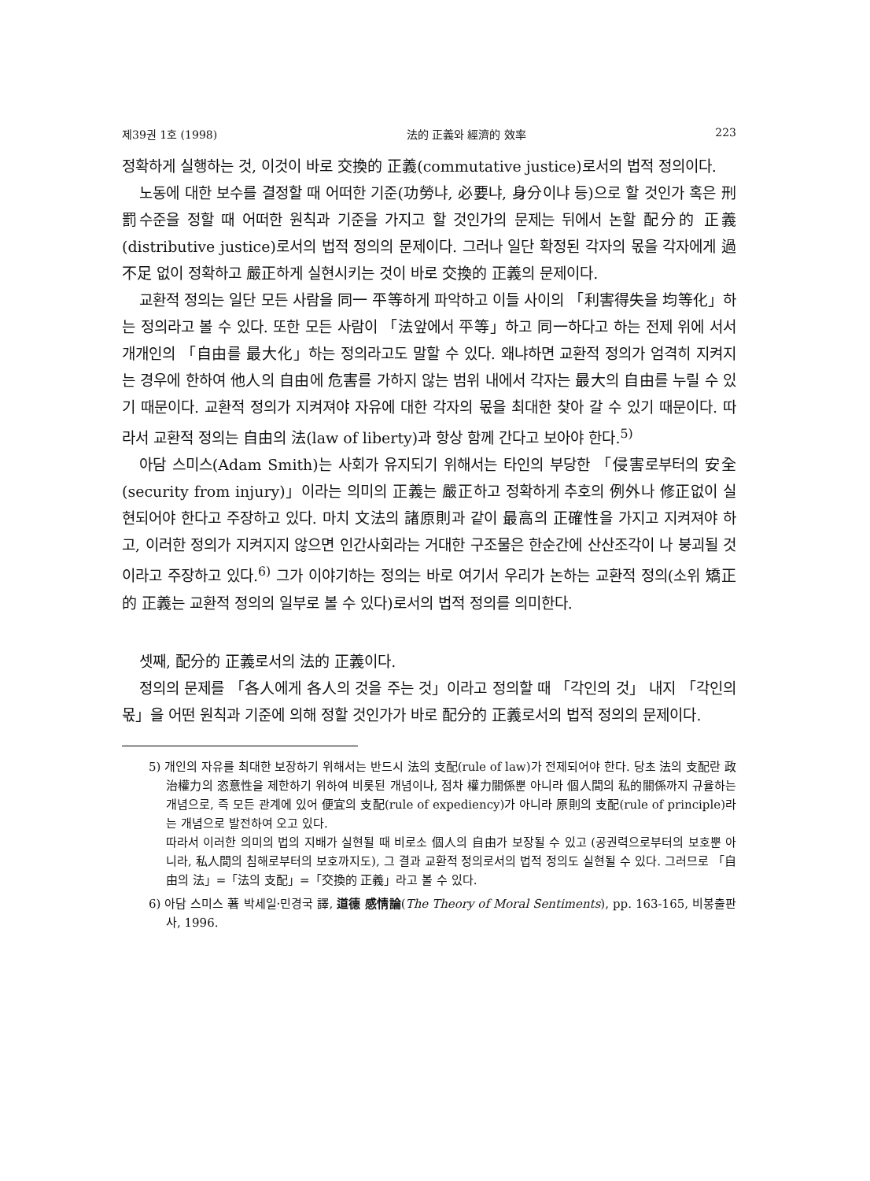제39권 1호 (1998) 法的 正義와 經濟的 效率 223
정확하게 실행하는 것, 이것이 바로 交換的 正義(commutative justice)로서의 법적 정의이다.
노동에 대한 보수를 결정할 때 어떠한 기준(功勞냐, 必要냐, 身分이냐 등)으로 할 것인가 혹은 刑罰수준을 정할 때 어떠한 원칙과 기준을 가지고 할 것인가의 문제는 뒤에서 논할 配分的 正義(distributive justice)로서의 법적 정의의 문제이다. 그러나 일단 확정된 각자의 몫을 각자에게 過不足 없이 정확하고 嚴正하게 실현시키는 것이 바로 交換的 正義의 문제이다.
교환적 정의는 일단 모든 사람을 同一 平等하게 파악하고 이들 사이의 「利害得失을 均等化」하는 정의라고 볼 수 있다. 또한 모든 사람이 「法앞에서 平等」하고 同一하다고 하는 전제 위에 서서 개개인의 「自由를 最大化」하는 정의라고도 말할 수 있다. 왜냐하면 교환적 정의가 엄격히 지켜지는 경우에 한하여 他人의 自由에 危害를 가하지 않는 범위 내에서 각자는 最大의 自由를 누릴 수 있기 때문이다. 교환적 정의가 지켜져야 자유에 대한 각자의 몫을 최대한 찾아 갈 수 있기 때문이다. 따라서 교환적 정의는 自由의 法(law of liberty)과 항상 함께 간다고 보아야 한다.<sup>5)</sup>
아담 스미스(Adam Smith)는 사회가 유지되기 위해서는 타인의 부당한 「侵害로부터의 安全(security from injury)」이라는 의미의 正義는 嚴正하고 정확하게 추호의 例外나 修正없이 실현되어야 한다고 주장하고 있다. 마치 文法의 諸原則과 같이 最高의 正確性을 가지고 지켜져야 하고, 이러한 정의가 지켜지지 않으면 인간사회라는 거대한 구조물은 한순간에 산산조각이 나 붕괴될 것이라고 주장하고 있다.<sup>6)</sup> 그가 이야기하는 정의는 바로 여기서 우리가 논하는 교환적 정의(소위 矯正的 正義는 교환적 정의의 일부로 볼 수 있다)로서의 법적 정의를 의미한다.
셋째, 配分的 正義로서의 法的 正義이다.
정의의 문제를 「各人에게 各人의 것을 주는 것」이라고 정의할 때 「각인의 것」 내지 「각인의 몫」을 어떤 원칙과 기준에 의해 정할 것인가가 바로 配分的 正義로서의 법적 정의의 문제이다.
5) 개인의 자유를 최대한 보장하기 위해서는 반드시 法의 支配(rule of law)가 전제되어야 한다. 당초 法의 支配란 政治權力의 恣意性을 제한하기 위하여 비롯된 개념이나, 점차 權力關係뿐 아니라 個人間의 私的關係까지 규율하는 개념으로, 즉 모든 관계에 있어 便宜의 支配(rule of expediency)가 아니라 原則의 支配(rule of principle)라는 개념으로 발전하여 오고 있다.
따라서 이러한 의미의 법의 지배가 실현될 때 비로소 個人의 自由가 보장될 수 있고 (공권력으로부터의 보호뿐 아니라, 私人間의 침해로부터의 보호까지도), 그 결과 교환적 정의로서의 법적 정의도 실현될 수 있다. 그러므로 「自由의 法」=「法의 支配」=「交換的 正義」라고 볼 수 있다.
6) 아담 스미스 著 박세일·민경국 譯, 道德 感情論(The Theory of Moral Sentiments), pp. 163-165, 비봉출판사, 1996.